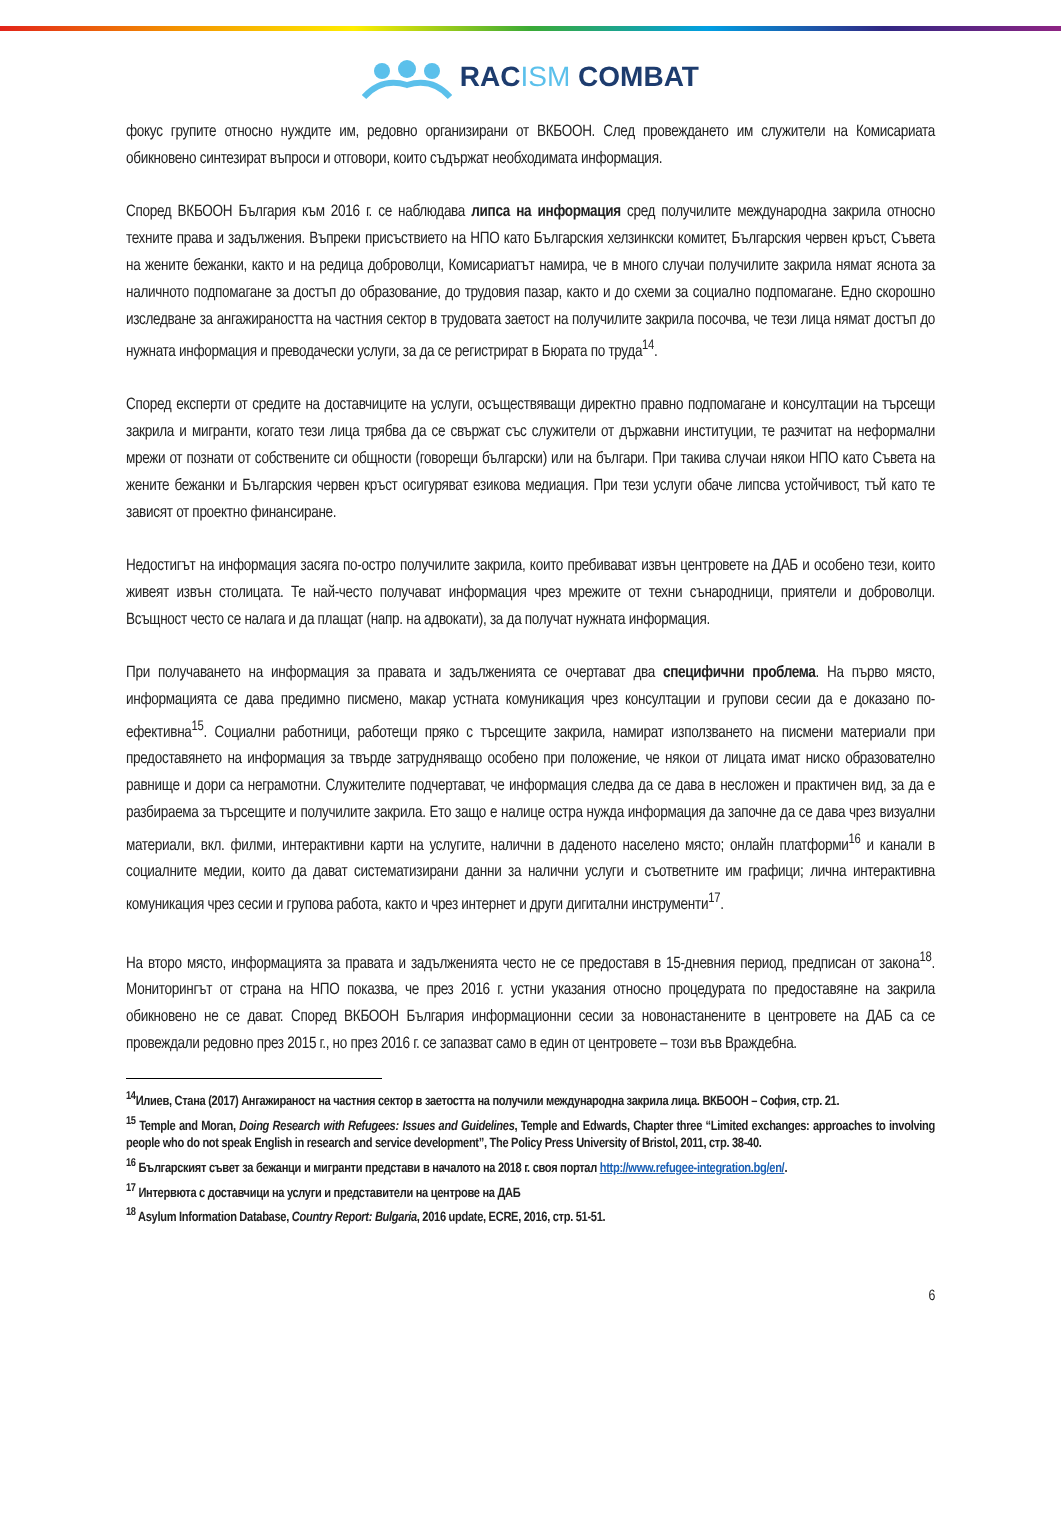RACISM COMBAT
фокус групите относно нуждите им, редовно организирани от ВКБООН. След провеждането им служители на Комисариата обикновено синтезират въпроси и отговори, които съдържат необходимата информация.
Според ВКБООН България към 2016 г. се наблюдава липса на информация сред получилите международна закрила относно техните права и задължения. Въпреки присъствието на НПО като Българския хелзинкски комитет, Българския червен кръст, Съвета на жените бежанки, както и на редица доброволци, Комисариатът намира, че в много случаи получилите закрила нямат яснота за наличното подпомагане за достъп до образование, до трудовия пазар, както и до схеми за социално подпомагане. Едно скорошно изследване за ангажираността на частния сектор в трудовата заетост на получилите закрила посочва, че тези лица нямат достъп до нужната информация и преводачески услуги, за да се регистрират в Бюрата по труда<sup>14</sup>.
Според експерти от средите на доставчиците на услуги, осъществяващи директно правно подпомагане и консултации на търсещи закрила и мигранти, когато тези лица трябва да се свържат със служители от държавни институции, те разчитат на неформални мрежи от познати от собствените си общности (говорещи български) или на българи. При такива случаи някои НПО като Съвета на жените бежанки и Българския червен кръст осигуряват езикова медиация. При тези услуги обаче липсва устойчивост, тъй като те зависят от проектно финансиране.
Недостигът на информация засяга по-остро получилите закрила, които пребивават извън центровете на ДАБ и особено тези, които живеят извън столицата. Те най-често получават информация чрез мрежите от техни сънародници, приятели и доброволци. Всъщност често се налага и да плащат (напр. на адвокати), за да получат нужната информация.
При получаването на информация за правата и задълженията се очертават два специфични проблема. На първо място, информацията се дава предимно писмено, макар устната комуникация чрез консултации и групови сесии да е доказано по-ефективна<sup>15</sup>. Социални работници, работещи пряко с търсещите закрила, намират използването на писмени материали при предоставянето на информация за твърде затрудняващо особено при положение, че някои от лицата имат ниско образователно равнище и дори са неграмотни. Служителите подчертават, че информация следва да се дава в несложен и практичен вид, за да е разбираема за търсещите и получилите закрила. Ето защо е налице остра нужда информация да започне да се дава чрез визуални материали, вкл. филми, интерактивни карти на услугите, налични в даденото населено място; онлайн платформи<sup>16</sup> и канали в социалните медии, които да дават систематизирани данни за налични услуги и съответните им графици; лична интерактивна комуникация чрез сесии и групова работа, както и чрез интернет и други дигитални инструменти<sup>17</sup>.
На второ място, информацията за правата и задълженията често не се предоставя в 15-дневния период, предписан от закона<sup>18</sup>. Мониторингът от страна на НПО показва, че през 2016 г. устни указания относно процедурата по предоставяне на закрила обикновено не се дават. Според ВКБООН България информационни сесии за новонастанените в центровете на ДАБ са се провеждали редовно през 2015 г., но през 2016 г. се запазват само в един от центровете – този във Враждебна.
<sup>14</sup> Илиев, Стана (2017) Ангажираност на частния сектор в заетостта на получили международна закрила лица. ВКБООН – София, стр. 21.
<sup>15</sup> Temple and Moran, Doing Research with Refugees: Issues and Guidelines, Temple and Edwards, Chapter three “Limited exchanges: approaches to involving people who do not speak English in research and service development”, The Policy Press University of Bristol, 2011, стр. 38-40.
<sup>16</sup> Българският съвет за бежанци и мигранти представи в началото на 2018 г. своя портал http://www.refugee-integration.bg/en/.
<sup>17</sup> Интервюта с доставчици на услуги и представители на центрове на ДАБ
<sup>18</sup> Asylum Information Database, Country Report: Bulgaria, 2016 update, ECRE, 2016, стр. 51-51.
6